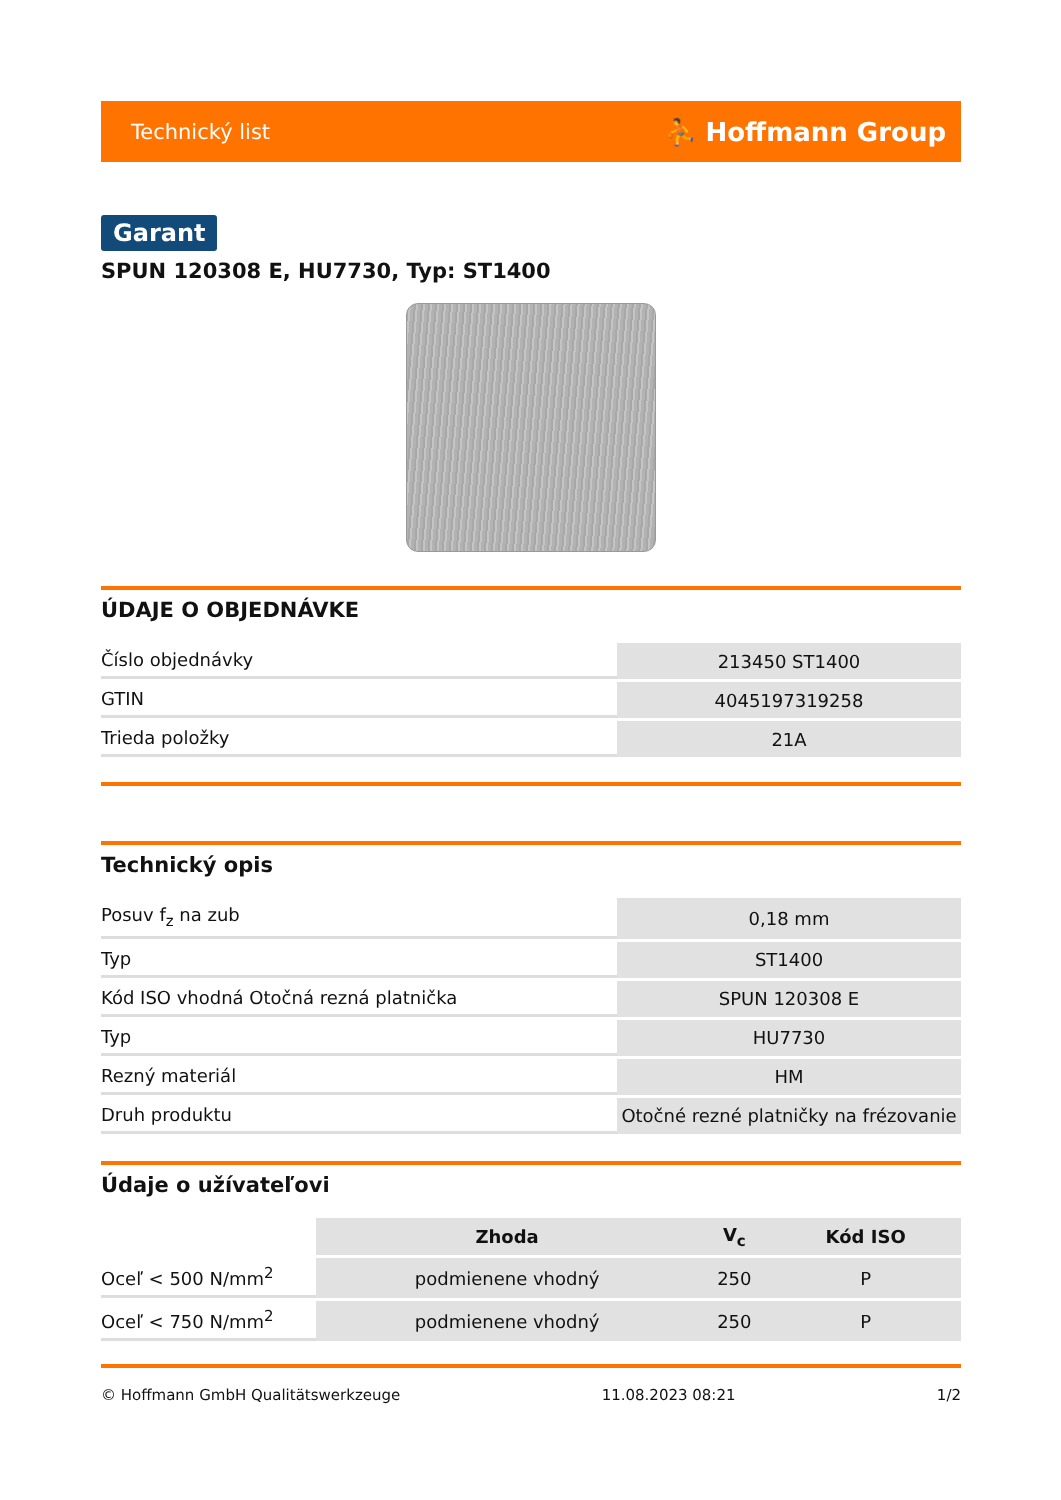Technický list ⛹ Hoffmann Group
Garant
SPUN 120308 E, HU7730, Typ: ST1400
ÚDAJE O OBJEDNÁVKE
| Číslo objednávky | 213450 ST1400 |
| GTIN | 4045197319258 |
| Trieda položky | 21A |
Technický opis
| Posuv f<sub>z</sub> na zub | 0,18 mm |
| Typ | ST1400 |
| Kód ISO vhodná Otočná rezná platnička | SPUN 120308 E |
| Typ | HU7730 |
| Rezný materiál | HM |
| Druh produktu | Otočné rezné platničky na frézovanie |
Údaje o užívateľovi
| | Zhoda | V<sub>c</sub> | Kód ISO |
| Oceľ < 500 N/mm<sup>2</sup> | podmienene vhodný | 250 | P |
| Oceľ < 750 N/mm<sup>2</sup> | podmienene vhodný | 250 | P |
© Hoffmann GmbH Qualitätswerkzeuge 11.08.2023 08:21 1/2